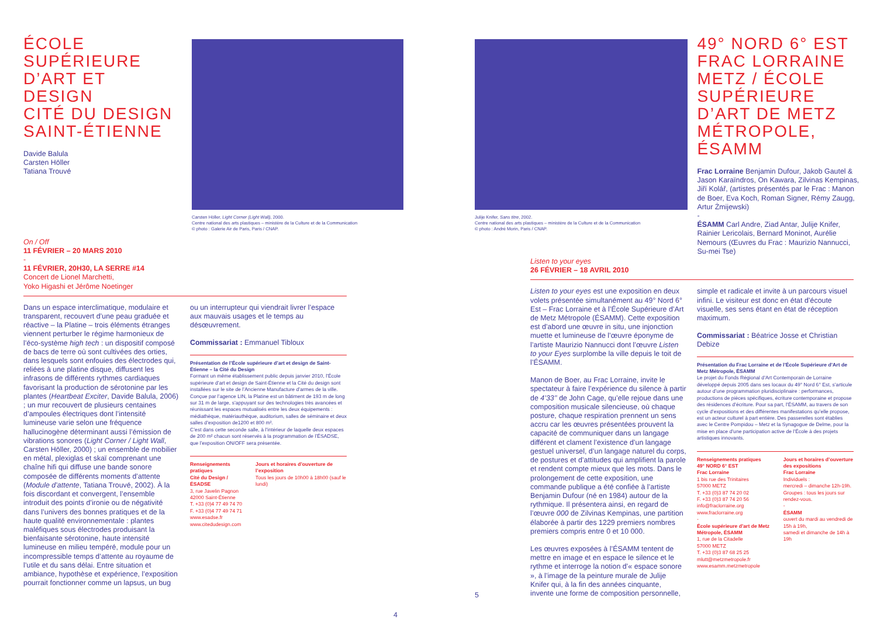ÉCOLE
SUPÉRIEURE
D’ART ET DESIGN
CITÉ DU DESIGN
SAINT-ÉTIENNE
Davide Balula
Carsten Höller
Tatiana Trouvé
On / Off
11 FÉVRIER – 20 MARS 2010
-
11 FÉVRIER, 20H30, LA SERRE #14
Concert de Lionel Marchetti,
Yoko Higashi et Jérôme Noetinger
Carsten Höller, Light Corner (Light Wall), 2000.
Centre national des arts plastiques – ministère de la Culture et de la Communication
© photo : Galerie Air de Paris, Paris / CNAP.
Dans un espace interclimatique, modulaire et transparent, recouvert d’une peau graduée et réactive – la Platine – trois éléments étranges viennent perturber le régime harmonieux de l’éco-système high tech : un dispositif composé de bacs de terre où sont cultivées des orties, dans lesquels sont enfouies des électrodes qui, reliées à une platine disque, diffusent les infrasons de différents rythmes cardiaques favorisant la production de sérotonine par les plantes (Heartbeat Exciter, Davide Balula, 2006) ; un mur recouvert de plusieurs centaines d’ampoules électriques dont l’intensité lumineuse varie selon une fréquence hallucinogène déterminant aussi l’émission de vibrations sonores (Light Corner / Light Wall, Carsten Höller, 2000) ; un ensemble de mobilier en métal, plexiglas et skaï comprenant une chaîne hifi qui diffuse une bande sonore composée de différents moments d’attente (Module d’attente, Tatiana Trouvé, 2002). À la fois discordant et convergent, l’ensemble introduit des points d’ironie ou de négativité dans l’univers des bonnes pratiques et de la haute qualité environnementale : plantes maléfiques sous électrodes produisant la bienfaisante sérotonine, haute intensité lumineuse en milieu tempéré, module pour un incompressible temps d’attente au royaume de l’utile et du sans délai. Entre situation et ambiance, hypothèse et expérience, l’exposition pourrait fonctionner comme un lapsus, un bug
ou un interrupteur qui viendrait livrer l’espace aux mauvais usages et le temps au désœuvrement.
Commissariat : Emmanuel Tibloux
Présentation de l’École supérieure d’art et design de Saint-Étienne – la Cité du Design
Formant un même établissement public depuis janvier 2010, l’École supérieure d’art et design de Saint-Étienne et la Cité du design sont installées sur le site de l’Ancienne Manufacture d’armes de la ville. Conçue par l’agence LIN, la Platine est un bâtiment de 193 m de long sur 31 m de large, s’appuyant sur des technologies très avancées et réunissant les espaces mutualisés entre les deux équipements : médiathèque, matériauthèque, auditorium, salles de séminaire et deux salles d’exposition de1200 et 800 m².
C’est dans cette seconde salle, à l’intérieur de laquelle deux espaces de 200 m² chacun sont réservés à la programmation de l’ÉSADSE, que l’exposition ON/OFF sera présentée.
Renseignements pratiques
Cité du Design / ÉSADSE
3, rue Javelin Pagnon
42000 Saint-Étienne
T. +33 (0)4 77 49 74 70
F. +33 (0)4 77 49 74 71
www.esadse.fr
www.citedudesign.com
Jours et horaires d’ouverture de l’exposition
Tous les jours de 10h00 à 18h00 (sauf le lundi)
4
Julije Knifer, Sans titre, 2002.
Centre national des arts plastiques – ministère de la Culture et de la Communication
© photo : André Morin, Paris / CNAP.
49° NORD 6° EST
FRAC LORRAINE
METZ / ÉCOLE
SUPÉRIEURE
D’ART DE METZ
MÉTROPOLE,
ÉSAMM
Frac Lorraine Benjamin Dufour, Jakob Gautel & Jason Karaïndros, On Kawara, Zilvinas Kempinas, Jiří Kolář, (artistes présentés par le Frac : Manon de Boer, Eva Koch, Roman Signer, Rémy Zaugg, Artur Żmijewski)
-
ÉSAMM Carl Andre, Ziad Antar, Julije Knifer, Rainier Lericolais, Bernard Moninot, Aurélie Nemours (Œuvres du Frac : Maurizio Nannucci, Su-mei Tse)
Listen to your eyes
26 FÉVRIER – 18 AVRIL 2010
Listen to your eyes est une exposition en deux volets présentée simultanément au 49° Nord 6° Est – Frac Lorraine et à l’École Supérieure d’Art de Metz Métropole (ÉSAMM). Cette exposition est d’abord une œuvre in situ, une injonction muette et lumineuse de l’œuvre éponyme de l’artiste Maurizio Nannucci dont l’œuvre Listen to your Eyes surplombe la ville depuis le toit de l’ÉSAMM.
Manon de Boer, au Frac Lorraine, invite le spectateur à faire l’expérience du silence à partir de 4’33’’ de John Cage, qu’elle rejoue dans une composition musicale silencieuse, où chaque posture, chaque respiration prennent un sens accru car les œuvres présentées prouvent la capacité de communiquer dans un langage différent et clament l’existence d’un langage gestuel universel, d’un langage naturel du corps, de postures et d’attitudes qui amplifient la parole et rendent compte mieux que les mots. Dans le prolongement de cette exposition, une commande publique a été confiée à l’artiste Benjamin Dufour (né en 1984) autour de la rythmique. Il présentera ainsi, en regard de l’œuvre 000 de Zilvinas Kempinas, une partition élaborée à partir des 1229 premiers nombres premiers compris entre 0 et 10 000.
Les œuvres exposées à l’ÉSAMM tentent de mettre en image et en espace le silence et le rythme et interroge la notion d’« espace sonore », à l’image de la peinture murale de Julije Knifer qui, à la fin des années cinquante, invente une forme de composition personnelle,
simple et radicale et invite à un parcours visuel infini. Le visiteur est donc en état d’écoute visuelle, ses sens étant en état de réception maximum.
Commissariat : Béatrice Josse et Christian Debize
Présentation du Frac Lorraine et de l’École Supérieure d’Art de Metz Métropole, ÉSAMM
Le projet du Fonds Régional d’Art Contemporain de Lorraine développé depuis 2005 dans ses locaux du 49° Nord 6° Est, s’articule autour d’une programmation pluridisciplinaire : performances, productions de pièces spécifiques, écriture contemporaine et propose des résidences d’écriture. Pour sa part, l’ÉSAMM, au travers de son cycle d’expositions et des différentes manifestations qu’elle propose, est un acteur culturel à part entière. Des passerelles sont établies avec le Centre Pompidou – Metz et la Synagogue de Delme, pour la mise en place d’une participation active de l’École à des projets artistiques innovants.
Renseignements pratiques
49° NORD 6° EST
Frac Lorraine
1 bis rue des Trinitaires
57000 METZ
T. +33 (0)3 87 74 20 02
F. +33 (0)3 87 74 20 56
info@fraclorraine.org
www.fraclorraine.org
-
École supérieure d’art de Metz Métropole, ÉSAMM
1, rue de la Citadelle
57000 METZ
T. +33 (0)3 87 68 25 25
mlutt@metzmetropole.fr
www.esamm.metzmetropole
Jours et horaires d’ouverture des expositions
Frac Lorraine
Individuels :
mercredi – dimanche 12h-19h.
Groupes : tous les jours sur rendez-vous.
-
ÉSAMM
ouvert du mardi au vendredi de 15h à 19h,
samedi et dimanche de 14h à 19h
5